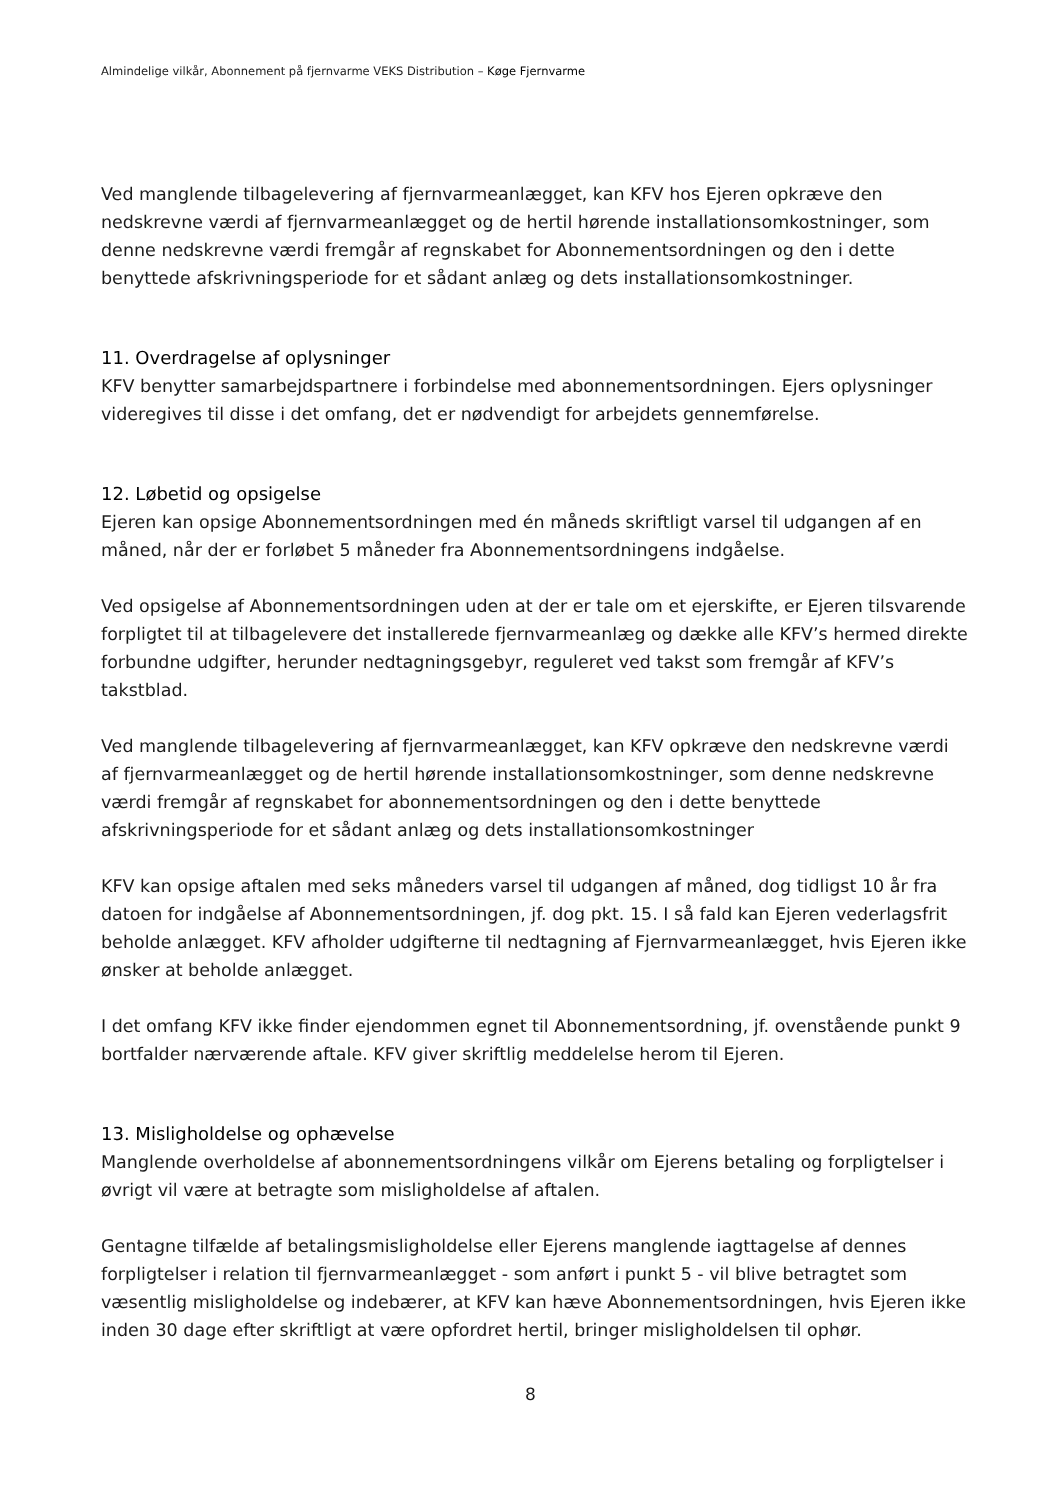Almindelige vilkår, Abonnement på fjernvarme VEKS Distribution – Køge Fjernvarme
Ved manglende tilbagelevering af fjernvarmeanlægget, kan KFV hos Ejeren opkræve den nedskrevne værdi af fjernvarmeanlægget og de hertil hørende installationsomkostninger, som denne nedskrevne værdi fremgår af regnskabet for Abonnementsordningen og den i dette benyttede afskrivningsperiode for et sådant anlæg og dets installationsomkostninger.
11. Overdragelse af oplysninger
KFV benytter samarbejdspartnere i forbindelse med abonnementsordningen. Ejers oplysninger videregives til disse i det omfang, det er nødvendigt for arbejdets gennemførelse.
12. Løbetid og opsigelse
Ejeren kan opsige Abonnementsordningen med én måneds skriftligt varsel til udgangen af en måned, når der er forløbet 5 måneder fra Abonnementsordningens indgåelse.
Ved opsigelse af Abonnementsordningen uden at der er tale om et ejerskifte, er Ejeren tilsvarende forpligtet til at tilbagelevere det installerede fjernvarmeanlæg og dække alle KFV’s hermed direkte forbundne udgifter, herunder nedtagningsgebyr, reguleret ved takst som fremgår af KFV’s takstblad.
Ved manglende tilbagelevering af fjernvarmeanlægget, kan KFV opkræve den nedskrevne værdi af fjernvarmeanlægget og de hertil hørende installationsomkostninger, som denne nedskrevne værdi fremgår af regnskabet for abonnementsordningen og den i dette benyttede afskrivningsperiode for et sådant anlæg og dets installationsomkostninger
KFV kan opsige aftalen med seks måneders varsel til udgangen af måned, dog tidligst 10 år fra datoen for indgåelse af Abonnementsordningen, jf. dog pkt. 15. I så fald kan Ejeren vederlagsfrit beholde anlægget. KFV afholder udgifterne til nedtagning af Fjernvarmeanlægget, hvis Ejeren ikke ønsker at beholde anlægget.
I det omfang KFV ikke finder ejendommen egnet til Abonnementsordning, jf. ovenstående punkt 9 bortfalder nærværende aftale. KFV giver skriftlig meddelelse herom til Ejeren.
13. Misligholdelse og ophævelse
Manglende overholdelse af abonnementsordningens vilkår om Ejerens betaling og forpligtelser i øvrigt vil være at betragte som misligholdelse af aftalen.
Gentagne tilfælde af betalingsmisligholdelse eller Ejerens manglende iagttagelse af dennes forpligtelser i relation til fjernvarmeanlægget - som anført i punkt 5 - vil blive betragtet som væsentlig misligholdelse og indebærer, at KFV kan hæve Abonnementsordningen, hvis Ejeren ikke inden 30 dage efter skriftligt at være opfordret hertil, bringer misligholdelsen til ophør.
8